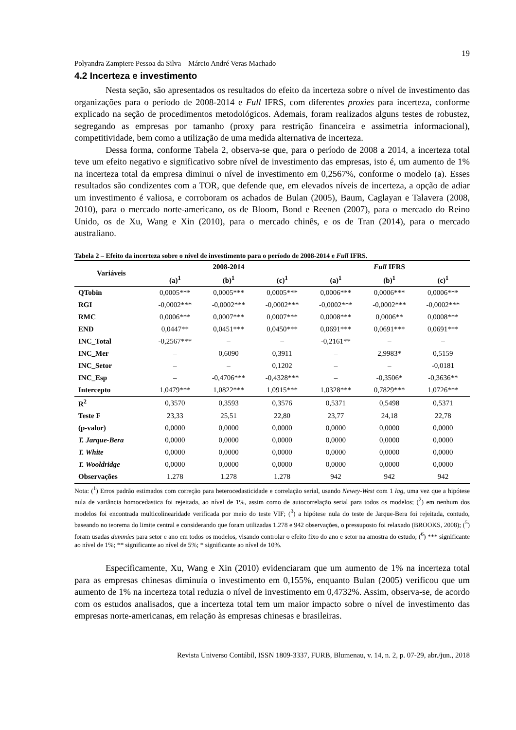19
Polyandra Zampiere Pessoa da Silva – Márcio André Veras Machado
4.2 Incerteza e investimento
Nesta seção, são apresentados os resultados do efeito da incerteza sobre o nível de investimento das organizações para o período de 2008-2014 e Full IFRS, com diferentes proxies para incerteza, conforme explicado na seção de procedimentos metodológicos. Ademais, foram realizados alguns testes de robustez, segregando as empresas por tamanho (proxy para restrição financeira e assimetria informacional), competitividade, bem como a utilização de uma medida alternativa de incerteza.
Dessa forma, conforme Tabela 2, observa-se que, para o período de 2008 a 2014, a incerteza total teve um efeito negativo e significativo sobre nível de investimento das empresas, isto é, um aumento de 1% na incerteza total da empresa diminui o nível de investimento em 0,2567%, conforme o modelo (a). Esses resultados são condizentes com a TOR, que defende que, em elevados níveis de incerteza, a opção de adiar um investimento é valiosa, e corroboram os achados de Bulan (2005), Baum, Caglayan e Talavera (2008, 2010), para o mercado norte-americano, os de Bloom, Bond e Reenen (2007), para o mercado do Reino Unido, os de Xu, Wang e Xin (2010), para o mercado chinês, e os de Tran (2014), para o mercado australiano.
Tabela 2 – Efeito da incerteza sobre o nível de investimento para o período de 2008-2014 e Full IFRS.
| Variáveis | 2008-2014 | | | Full IFRS | | |
| --- | --- | --- | --- | --- | --- | --- |
| | (a)<sup>1</sup> | (b)<sup>1</sup> | (c)<sup>1</sup> | (a)<sup>1</sup> | (b)<sup>1</sup> | (c)<sup>1</sup> |
| QTobin | 0,0005*** | 0,0005*** | 0,0005*** | 0,0006*** | 0,0006*** | 0,0006*** |
| RGI | -0,0002*** | -0,0002*** | -0,0002*** | -0,0002*** | -0,0002*** | -0,0002*** |
| RMC | 0,0006*** | 0,0007*** | 0,0007*** | 0,0008*** | 0,0006** | 0,0008*** |
| END | 0,0447** | 0,0451*** | 0,0450*** | 0,0691*** | 0,0691*** | 0,0691*** |
| INC_Total | -0,2567*** | – | – | -0,2161** | – | – |
| INC_Mer | – | 0,6090 | 0,3911 | – | 2,9983* | 0,5159 |
| INC_Setor | – | – | 0,1202 | – | – | -0,0181 |
| INC_Esp | – | -0,4706*** | -0,4328*** | – | -0,3506* | -0,3636** |
| Intercepto | 1,0479*** | 1,0822*** | 1,0915*** | 1,0328*** | 0,7829*** | 1,0726*** |
| R<sup>2</sup> | 0,3570 | 0,3593 | 0,3576 | 0,5371 | 0,5498 | 0,5371 |
| Teste F | 23,33 | 25,51 | 22,80 | 23,77 | 24,18 | 22,78 |
| (p-valor) | 0,0000 | 0,0000 | 0,0000 | 0,0000 | 0,0000 | 0,0000 |
| T. Jarque-Bera | 0,0000 | 0,0000 | 0,0000 | 0,0000 | 0,0000 | 0,0000 |
| T. White | 0,0000 | 0,0000 | 0,0000 | 0,0000 | 0,0000 | 0,0000 |
| T. Wooldridge | 0,0000 | 0,0000 | 0,0000 | 0,0000 | 0,0000 | 0,0000 |
| Observações | 1.278 | 1.278 | 1.278 | 942 | 942 | 942 |
Nota: (<sup>1</sup>) Erros padrão estimados com correção para heterocedasticidade e correlação serial, usando Newey-West com 1 lag, uma vez que a hipótese nula de variância homocedastica foi rejeitada, ao nível de 1%, assim como de autocorrelação serial para todos os modelos; (<sup>2</sup>) em nenhum dos modelos foi encontrada multicolinearidade verificada por meio do teste VIF; (<sup>3</sup>) a hipótese nula do teste de Jarque-Bera foi rejeitada, contudo, baseando no teorema do limite central e considerando que foram utilizadas 1.278 e 942 observações, o pressuposto foi relaxado (BROOKS, 2008); (<sup>5</sup>) foram usadas dummies para setor e ano em todos os modelos, visando controlar o efeito fixo do ano e setor na amostra do estudo; (<sup>6</sup>) *** significante ao nível de 1%; ** significante ao nível de 5%; * significante ao nível de 10%.
Especificamente, Xu, Wang e Xin (2010) evidenciaram que um aumento de 1% na incerteza total para as empresas chinesas diminuía o investimento em 0,155%, enquanto Bulan (2005) verificou que um aumento de 1% na incerteza total reduzia o nível de investimento em 0,4732%. Assim, observa-se, de acordo com os estudos analisados, que a incerteza total tem um maior impacto sobre o nível de investimento das empresas norte-americanas, em relação às empresas chinesas e brasileiras.
Revista Universo Contábil, ISSN 1809-3337, FURB, Blumenau, v. 14, n. 2, p. 07-29, abr./jun., 2018